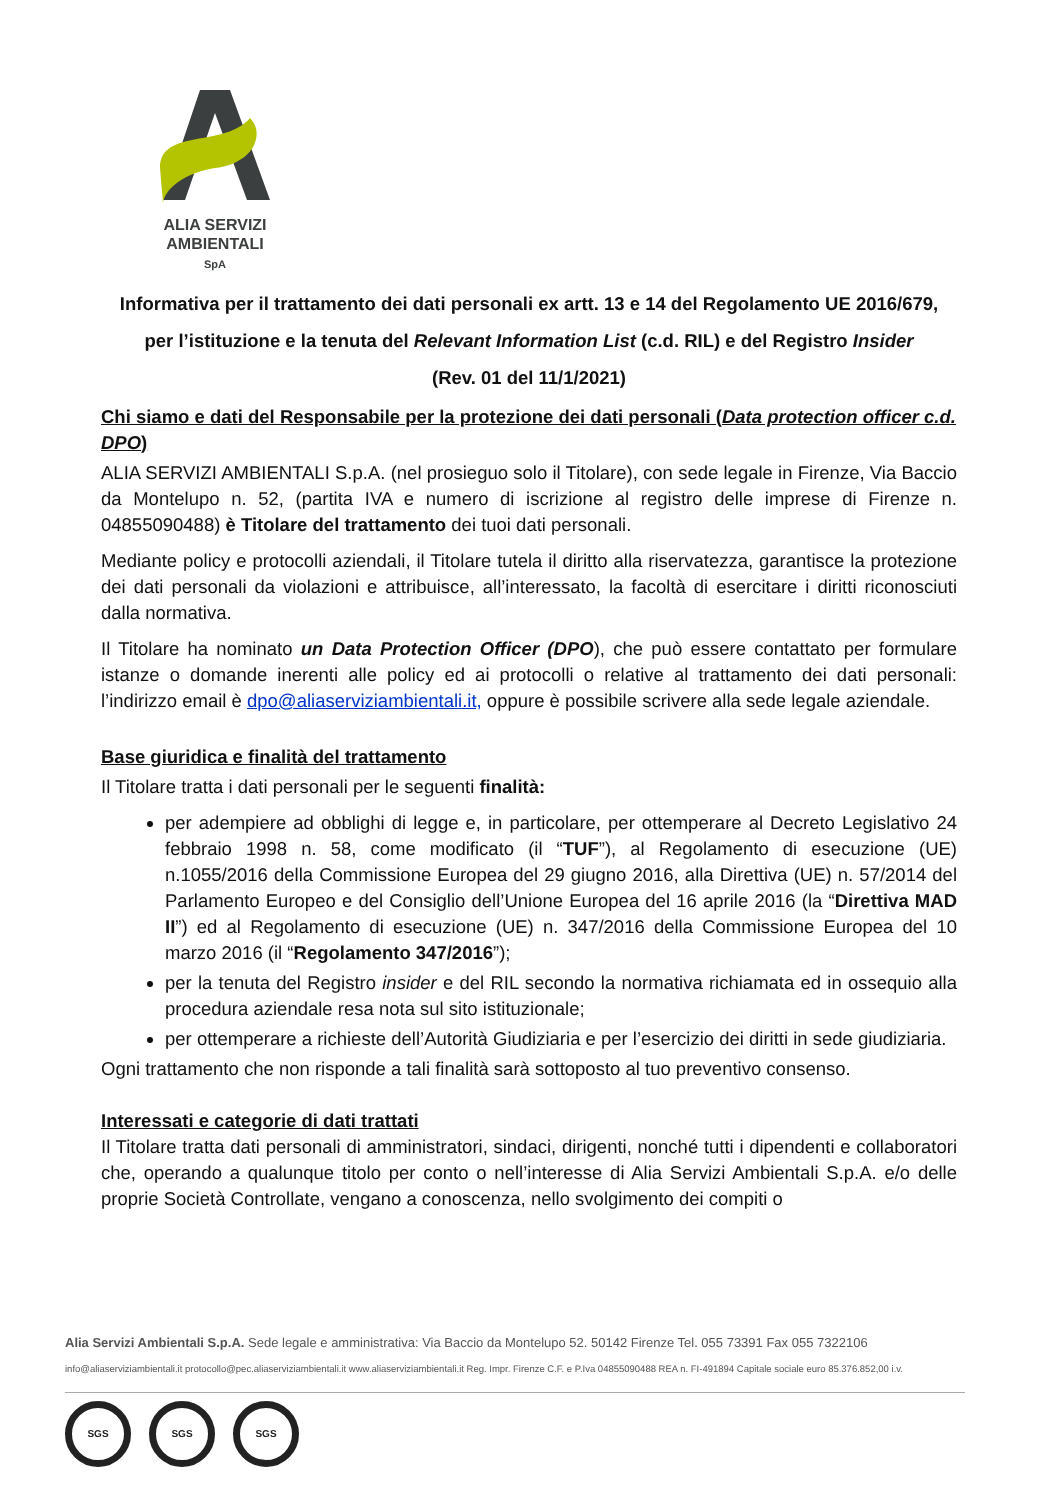ALIA SERVIZI
AMBIENTALI
SpA
Informativa per il trattamento dei dati personali ex artt. 13 e 14 del Regolamento UE 2016/679,
per l’istituzione e la tenuta del Relevant Information List (c.d. RIL) e del Registro Insider
(Rev. 01 del 11/1/2021)
Chi siamo e dati del Responsabile per la protezione dei dati personali (Data protection officer c.d. DPO)
ALIA SERVIZI AMBIENTALI S.p.A. (nel prosieguo solo il Titolare), con sede legale in Firenze, Via Baccio da Montelupo n. 52, (partita IVA e numero di iscrizione al registro delle imprese di Firenze n. 04855090488) è Titolare del trattamento dei tuoi dati personali.
Mediante policy e protocolli aziendali, il Titolare tutela il diritto alla riservatezza, garantisce la protezione dei dati personali da violazioni e attribuisce, all’interessato, la facoltà di esercitare i diritti riconosciuti dalla normativa.
Il Titolare ha nominato un Data Protection Officer (DPO), che può essere contattato per formulare istanze o domande inerenti alle policy ed ai protocolli o relative al trattamento dei dati personali: l’indirizzo email è dpo@aliaserviziambientali.it, oppure è possibile scrivere alla sede legale aziendale.
Base giuridica e finalità del trattamento
Il Titolare tratta i dati personali per le seguenti finalità:
per adempiere ad obblighi di legge e, in particolare, per ottemperare al Decreto Legislativo 24 febbraio 1998 n. 58, come modificato (il “TUF”), al Regolamento di esecuzione (UE) n.1055/2016 della Commissione Europea del 29 giugno 2016, alla Direttiva (UE) n. 57/2014 del Parlamento Europeo e del Consiglio dell’Unione Europea del 16 aprile 2016 (la “Direttiva MAD II”) ed al Regolamento di esecuzione (UE) n. 347/2016 della Commissione Europea del 10 marzo 2016 (il “Regolamento 347/2016”);
per la tenuta del Registro insider e del RIL secondo la normativa richiamata ed in ossequio alla procedura aziendale resa nota sul sito istituzionale;
per ottemperare a richieste dell’Autorità Giudiziaria e per l’esercizio dei diritti in sede giudiziaria.
Ogni trattamento che non risponde a tali finalità sarà sottoposto al tuo preventivo consenso.
Interessati e categorie di dati trattati
Il Titolare tratta dati personali di amministratori, sindaci, dirigenti, nonché tutti i dipendenti e collaboratori che, operando a qualunque titolo per conto o nell’interesse di Alia Servizi Ambientali S.p.A. e/o delle proprie Società Controllate, vengano a conoscenza, nello svolgimento dei compiti o
Alia Servizi Ambientali S.p.A. Sede legale e amministrativa: Via Baccio da Montelupo 52. 50142 Firenze Tel. 055 73391 Fax 055 7322106
info@aliaserviziambientali.it protocollo@pec.aliaserviziambientali.it www.aliaserviziambientali.it Reg. Impr. Firenze C.F. e P.Iva 04855090488 REA n. FI-491894 Capitale sociale euro 85.376.852,00 i.v.
SGS SGS SGS